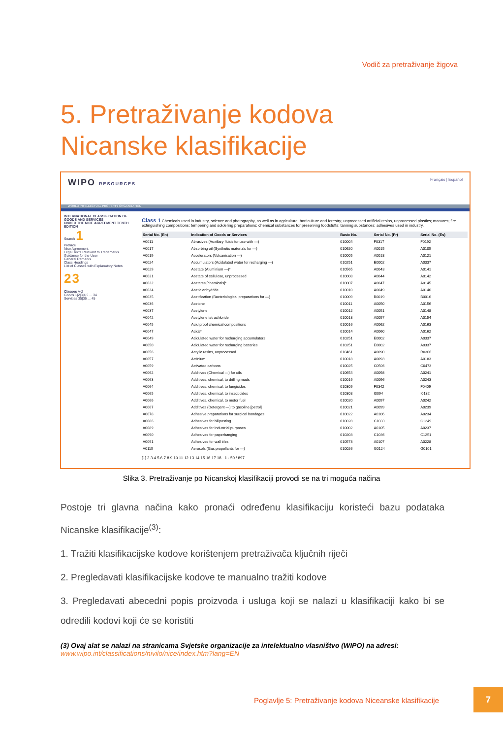Vodič za pretraživanje žigova
5. Pretraživanje kodova Nicanske klasifikacije
WIPO RESOURCES Français | Español
WORLD INTELLECTUAL PROPERTY ORGANIZATION
INTERNATIONAL CLASSIFICATION OF GOODS AND SERVICES
UNDER THE NICE AGREEMENT TENTH EDITION
Search 1
Preface
Nice Agreement
Legal Texts Relevant to Trademarks
Guidance for the User
General Remarks
Class Headings
List of Classes with Explanatory Notes
2 3
Classes A-Z
Goods 1|2|3|4|5 ... 34
Services 35|36 ... 45
Class 1 Chemicals used in industry, science and photography, as well as in agriculture, horticulture and forestry; unprocessed artificial resins, unprocessed plastics; manures; fire extinguishing compositions; tempering and soldering preparations; chemical substances for preserving foodstuffs; tanning substances; adhesives used in industry.
| Serial No. (En) | Indication of Goods or Services | Basic No. | Serial No. (Fr) | Serial No. (Es) |
| --- | --- | --- | --- | --- |
| A0011 | Abrasives (Auxiliary fluids for use with —) | 010004 | F0317 | F0192 |
| A0017 | Absorbing oil (Synthetic materials for —) | 010620 | A0015 | A0105 |
| A0019 | Accelerators (Vulcanisation —) | 010005 | A0018 | A0121 |
| A0024 | Accumulators (Acidulated water for recharging —) | 010251 | E0002 | A0337 |
| A0029 | Acetate (Aluminium —)* | 010565 | A0043 | A0141 |
| A0031 | Acetate of cellulose, unprocessed | 010008 | A0044 | A0142 |
| A0032 | Acetates [chemicals]* | 010007 | A0047 | A0145 |
| A0034 | Acetic anhydride | 010010 | A0049 | A0146 |
| A0035 | Acetification (Bacteriological preparations for —) | 010009 | B0019 | B0016 |
| A0036 | Acetone | 010011 | A0050 | A0156 |
| A0037 | Acetylene | 010012 | A0051 | A0148 |
| A0042 | Acetylene tetrachloride | 010013 | A0057 | A0154 |
| A0045 | Acid proof chemical compositions | 010016 | A0062 | A0163 |
| A0047 | Acids* | 010014 | A0060 | A0162 |
| A0049 | Acidulated water for recharging accumulators | 010251 | E0002 | A0337 |
| A0050 | Acidulated water for recharging batteries | 010251 | E0002 | A0337 |
| A0056 | Acrylic resins, unprocessed | 010461 | A0090 | R0306 |
| A0057 | Actinium | 010018 | A0093 | A0183 |
| A0059 | Activated carbons | 010025 | C0506 | C0473 |
| A0062 | Additives (Chemical —) for oils | 010654 | A0098 | A0241 |
| A0063 | Additives, chemical, to drilling muds | 010019 | A0096 | A0243 |
| A0064 | Additives, chemical, to fungicides | 010309 | F0342 | F0409 |
| A0065 | Additives, chemical, to insecticides | 010308 | I0094 | I0132 |
| A0066 | Additives, chemical, to motor fuel | 010020 | A0097 | A0242 |
| A0067 | Additives (Detergent —) to gasoline [petrol] | 010021 | A0099 | A0239 |
| A0078 | Adhesive preparations for surgical bandages | 010022 | A0106 | A0234 |
| A0086 | Adhesives for billposting | 010028 | C1033 | C1249 |
| A0089 | Adhesives for industrial purposes | 010002 | A0105 | A0237 |
| A0090 | Adhesives for paperhanging | 010203 | C1036 | C1251 |
| A0091 | Adhesives for wall tiles | 010573 | A0107 | A0228 |
| A0115 | Aerosols (Gas propellants for —) | 010026 | G0124 | G0101 |
[1] 2 3 4 5 6 7 8 9 10 11 12 13 14 15 16 17 18 1 - 50 / 897
Slika 3. Pretraživanje po Nicanskoj klasifikaciji provodi se na tri moguća načina
Postoje tri glavna načina kako pronaći određenu klasifikaciju koristeći bazu podataka Nicanske klasifikacije<sup>(3)</sup>:
1. Tražiti klasifikacijske kodove korištenjem pretraživača ključnih riječi
2. Pregledavati klasifikacijske kodove te manualno tražiti kodove
3. Pregledavati abecedni popis proizvoda i usluga koji se nalazi u klasifikaciji kako bi se odredili kodovi koji će se koristiti
(3) Ovaj alat se nalazi na stranicama Svjetske organizacije za intelektualno vlasništvo (WIPO) na adresi:
www.wipo.int/classifications/nivilo/nice/index.htm?lang=EN
Poglavlje 5: Pretraživanje kodova Niceanske klasifikacije
7